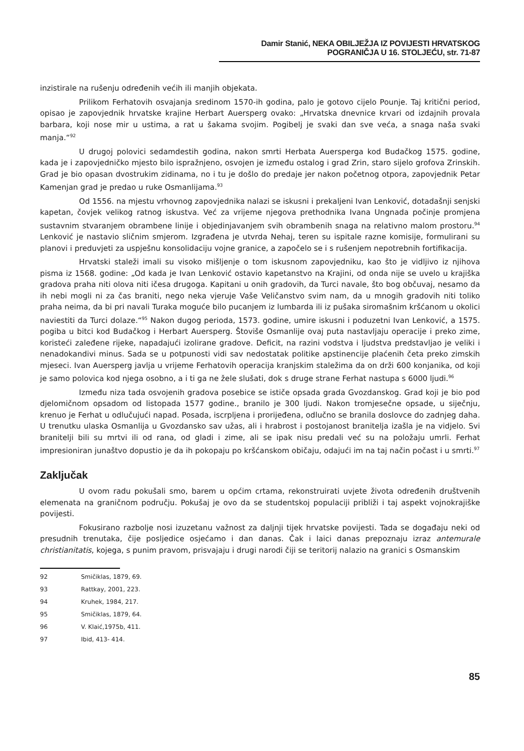Damir Stanić, NEKA OBILJEŽJA IZ POVIJESTI HRVATSKOG POGRANIČJA U 16. STOLJEĆU, str. 71-87
inzistirale na rušenju određenih većih ili manjih objekata.
Prilikom Ferhatovih osvajanja sredinom 1570-ih godina, palo je gotovo cijelo Pounje. Taj kritični period, opisao je zapovjednik hrvatske krajine Herbart Auersperg ovako: „Hrvatska dnevnice krvari od izdajnih provala barbara, koji nose mir u ustima, a rat u šakama svojim. Pogibelj je svaki dan sve veća, a snaga naša svaki manja.“<sup>92</sup>
U drugoj polovici sedamdestih godina, nakon smrti Herbata Auersperga kod Budačkog 1575. godine, kada je i zapovjedničko mjesto bilo ispražnjeno, osvojen je između ostalog i grad Zrin, staro sijelo grofova Zrinskih. Grad je bio opasan dvostrukim zidinama, no i tu je došlo do predaje jer nakon početnog otpora, zapovjednik Petar Kamenjan grad je predao u ruke Osmanlijama.<sup>93</sup>
Od 1556. na mjestu vrhovnog zapovjednika nalazi se iskusni i prekaljeni Ivan Lenković, dotadašnji senjski kapetan, čovjek velikog ratnog iskustva. Već za vrijeme njegova prethodnika Ivana Ungnada počinje promjena sustavnim stvaranjem obrambene linije i objedinjavanjem svih obrambenih snaga na relativno malom prostoru.<sup>94</sup> Lenković je nastavio sličnim smjerom. Izgrađena je utvrda Nehaj, teren su ispitale razne komisije, formulirani su planovi i preduvjeti za uspješnu konsolidaciju vojne granice, a započelo se i s rušenjem nepotrebnih fortifikacija.
Hrvatski staleži imali su visoko mišljenje o tom iskusnom zapovjedniku, kao što je vidljivo iz njihova pisma iz 1568. godine: „Od kada je Ivan Lenković ostavio kapetanstvo na Krajini, od onda nije se uvelo u krajiška gradova praha niti olova niti ičesa drugoga. Kapitani u onih gradovih, da Turci navale, što bog občuvaj, nesamo da ih nebi mogli ni za čas braniti, nego neka vjeruje Vaše Veličanstvo svim nam, da u mnogih gradovih niti toliko praha neima, da bi pri navali Turaka moguće bilo pucanjem iz lumbarda ili iz pušaka siromašnim kršćanom u okolici naviestiti da Turci dolaze.“<sup>95</sup> Nakon dugog perioda, 1573. godine, umire iskusni i poduzetni Ivan Lenković, a 1575. pogiba u bitci kod Budačkog i Herbart Auersperg. Štoviše Osmanlije ovaj puta nastavljaju operacije i preko zime, koristeći zaleđene rijeke, napadajući izolirane gradove. Deficit, na razini vodstva i ljudstva predstavljao je veliki i nenadokandivi minus. Sada se u potpunosti vidi sav nedostatak politike apstinencije plaćenih četa preko zimskih mjeseci. Ivan Auersperg javlja u vrijeme Ferhatovih operacija kranjskim staležima da on drži 600 konjanika, od koji je samo polovica kod njega osobno, a i ti ga ne žele slušati, dok s druge strane Ferhat nastupa s 6000 ljudi.<sup>96</sup>
Između niza tada osvojenih gradova posebice se ističe opsada grada Gvozdanskog. Grad koji je bio pod djelomičnom opsadom od listopada 1577 godine., branilo je 300 ljudi. Nakon tromjesečne opsade, u siječnju, krenuo je Ferhat u odlučujući napad. Posada, iscrpljena i prorijeđena, odlučno se branila doslovce do zadnjeg daha. U trenutku ulaska Osmanlija u Gvozdansko sav užas, ali i hrabrost i postojanost branitelja izašla je na vidjelo. Svi branitelji bili su mrtvi ili od rana, od gladi i zime, ali se ipak nisu predali već su na položaju umrli. Ferhat impresioniran junaštvo dopustio je da ih pokopaju po kršćanskom običaju, odajući im na taj način počast i u smrti.<sup>97</sup>
Zaključak
U ovom radu pokušali smo, barem u općim crtama, rekonstruirati uvjete života određenih društvenih elemenata na graničnom području. Pokušaj je ovo da se studentskoj populaciji približi i taj aspekt vojnokrajiške povijesti.
Fokusirano razbolje nosi izuzetanu važnost za daljnji tijek hrvatske povijesti. Tada se događaju neki od presudnih trenutaka, čije posljedice osjećamo i dan danas. Čak i laici danas prepoznaju izraz antemurale christianitatis, kojega, s punim pravom, prisvajaju i drugi narodi čiji se teritorij nalazio na granici s Osmanskim
92 Smičiklas, 1879, 69.
93 Rattkay, 2001, 223.
94 Kruhek, 1984, 217.
95 Smičiklas, 1879, 64.
96 V. Klaić,1975b, 411.
97 Ibid, 413- 414.
85